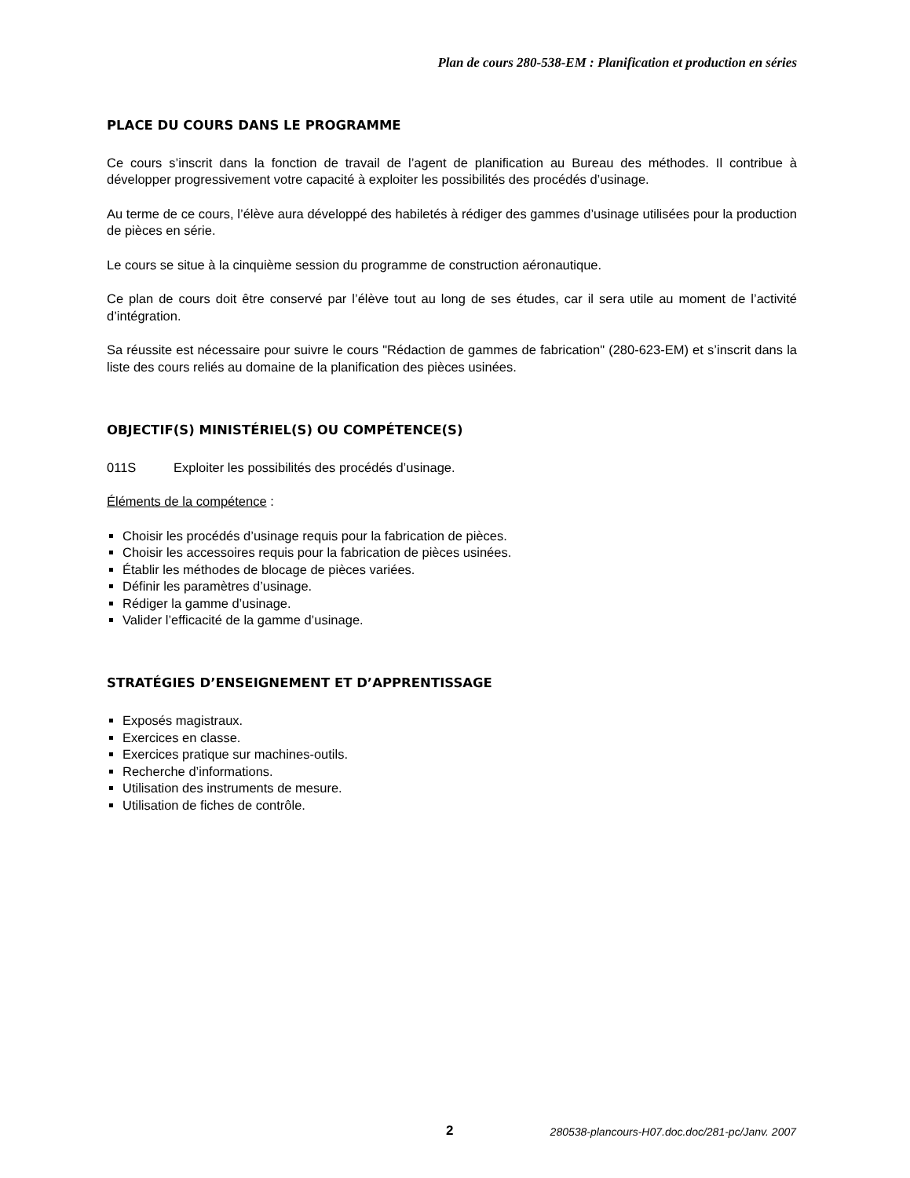Plan de cours 280-538-EM : Planification et production en séries
PLACE DU COURS DANS LE PROGRAMME
Ce cours s’inscrit dans la fonction de travail de l’agent de planification au Bureau des méthodes. Il contribue à développer progressivement votre capacité à exploiter les possibilités des procédés d’usinage.
Au terme de ce cours, l’élève aura développé des habiletés à rédiger des gammes d’usinage utilisées pour la production de pièces en série.
Le cours se situe à la cinquième session du programme de construction aéronautique.
Ce plan de cours doit être conservé par l’élève tout au long de ses études, car il sera utile au moment de l’activité d’intégration.
Sa réussite est nécessaire pour suivre le cours "Rédaction de gammes de fabrication" (280-623-EM) et s’inscrit dans la liste des cours reliés au domaine de la planification des pièces usinées.
OBJECTIF(S) MINISTÉRIEL(S) OU COMPÉTENCE(S)
011S Exploiter les possibilités des procédés d’usinage.
Éléments de la compétence :
Choisir les procédés d’usinage requis pour la fabrication de pièces.
Choisir les accessoires requis pour la fabrication de pièces usinées.
Établir les méthodes de blocage de pièces variées.
Définir les paramètres d’usinage.
Rédiger la gamme d’usinage.
Valider l’efficacité de la gamme d’usinage.
STRATÉGIES D’ENSEIGNEMENT ET D’APPRENTISSAGE
Exposés magistraux.
Exercices en classe.
Exercices pratique sur machines-outils.
Recherche d’informations.
Utilisation des instruments de mesure.
Utilisation de fiches de contrôle.
2 280538-plancours-H07.doc.doc/281-pc/Janv. 2007